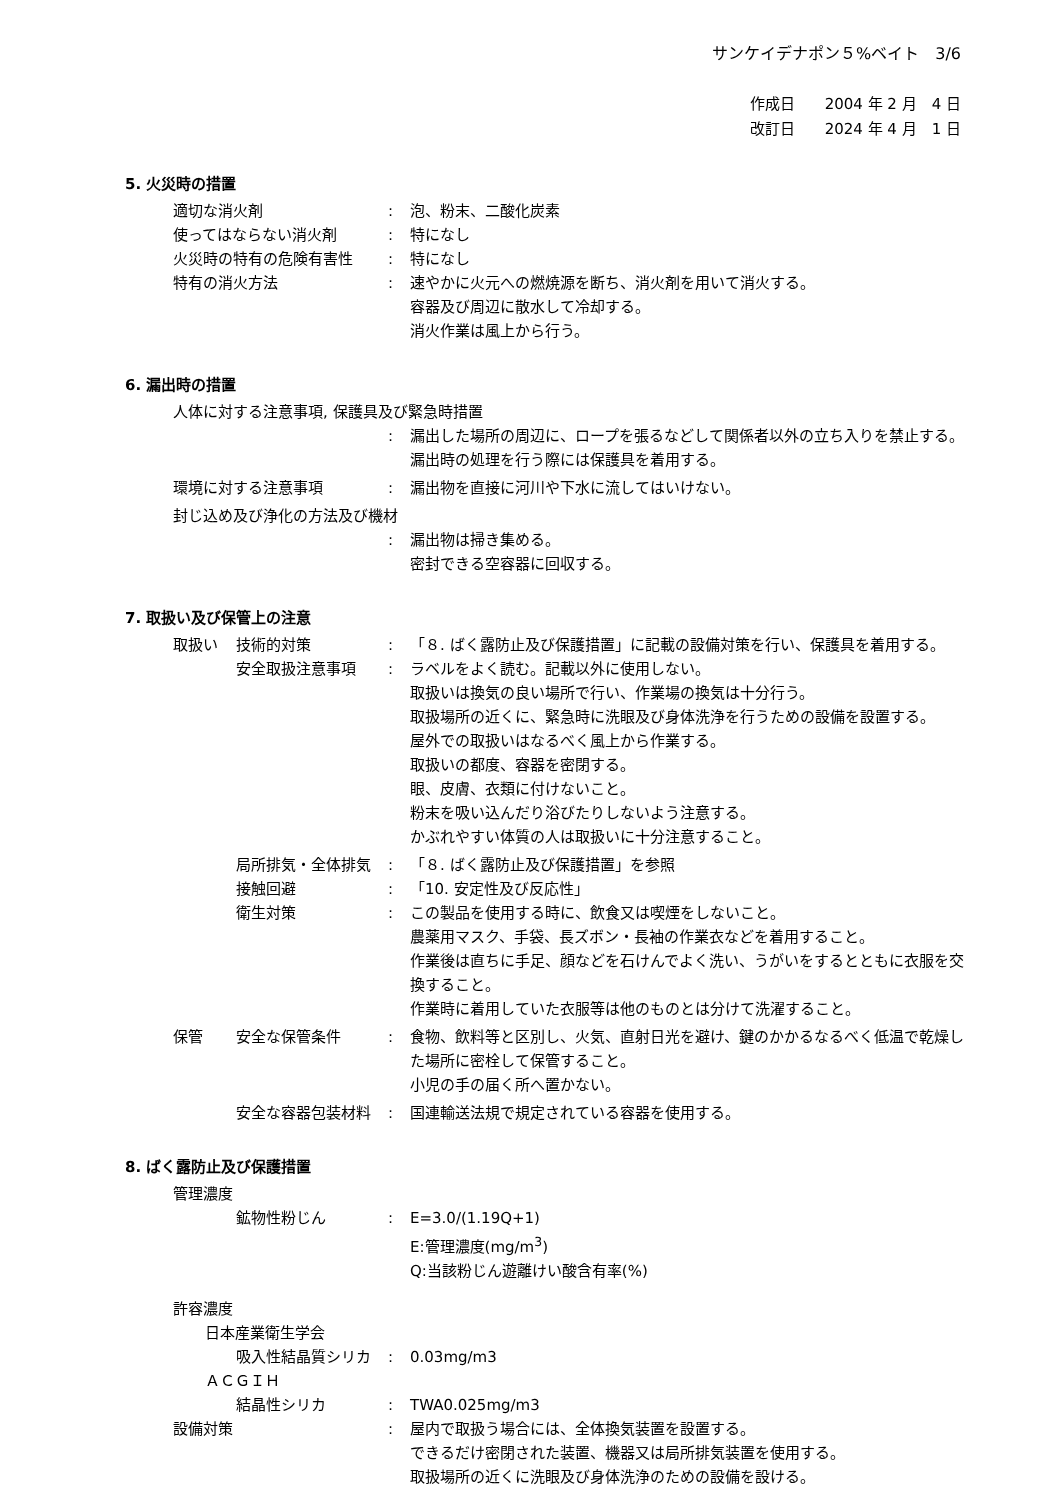サンケイデナポン５%ベイト　3/6
作成日　　2004 年 2 月　4 日
改訂日　　2024 年 4 月　1 日
5. 火災時の措置
適切な消火剤 : 泡、粉末、二酸化炭素
使ってはならない消火剤 : 特になし
火災時の特有の危険有害性 : 特になし
特有の消火方法 : 速やかに火元への燃焼源を断ち、消火剤を用いて消火する。
容器及び周辺に散水して冷却する。
消火作業は風上から行う。
6. 漏出時の措置
人体に対する注意事項, 保護具及び緊急時措置
: 漏出した場所の周辺に、ロープを張るなどして関係者以外の立ち入りを禁止する。
漏出時の処理を行う際には保護具を着用する。
環境に対する注意事項 : 漏出物を直接に河川や下水に流してはいけない。
封じ込め及び浄化の方法及び機材
: 漏出物は掃き集める。
密封できる空容器に回収する。
7. 取扱い及び保管上の注意
取扱い 技術的対策 : 「８. ばく露防止及び保護措置」に記載の設備対策を行い、保護具を着用する。
安全取扱注意事項 : ラベルをよく読む。記載以外に使用しない。
取扱いは換気の良い場所で行い、作業場の換気は十分行う。
取扱場所の近くに、緊急時に洗眼及び身体洗浄を行うための設備を設置する。
屋外での取扱いはなるべく風上から作業する。
取扱いの都度、容器を密閉する。
眼、皮膚、衣類に付けないこと。
粉末を吸い込んだり浴びたりしないよう注意する。
かぶれやすい体質の人は取扱いに十分注意すること。
局所排気・全体排気 : 「８. ばく露防止及び保護措置」を参照
接触回避 : 「10. 安定性及び反応性」
衛生対策 : この製品を使用する時に、飲食又は喫煙をしないこと。
農薬用マスク、手袋、長ズボン・長袖の作業衣などを着用すること。
作業後は直ちに手足、顔などを石けんでよく洗い、うがいをするとともに衣服を交換すること。
作業時に着用していた衣服等は他のものとは分けて洗濯すること。
保管 安全な保管条件 : 食物、飲料等と区別し、火気、直射日光を避け、鍵のかかるなるべく低温で乾燥した場所に密栓して保管すること。
小児の手の届く所へ置かない。
安全な容器包装材料 : 国連輸送法規で規定されている容器を使用する。
8. ばく露防止及び保護措置
管理濃度
鉱物性粉じん : E=3.0/(1.19Q+1)
E:管理濃度(mg/m<sup>3</sup>)
Q:当該粉じん遊離けい酸含有率(%)
許容濃度
日本産業衛生学会
吸入性結晶質シリカ : 0.03mg/m3
ＡＣＧＩＨ
結晶性シリカ : TWA0.025mg/m3
設備対策 : 屋内で取扱う場合には、全体換気装置を設置する。
できるだけ密閉された装置、機器又は局所排気装置を使用する。
取扱場所の近くに洗眼及び身体洗浄のための設備を設ける。